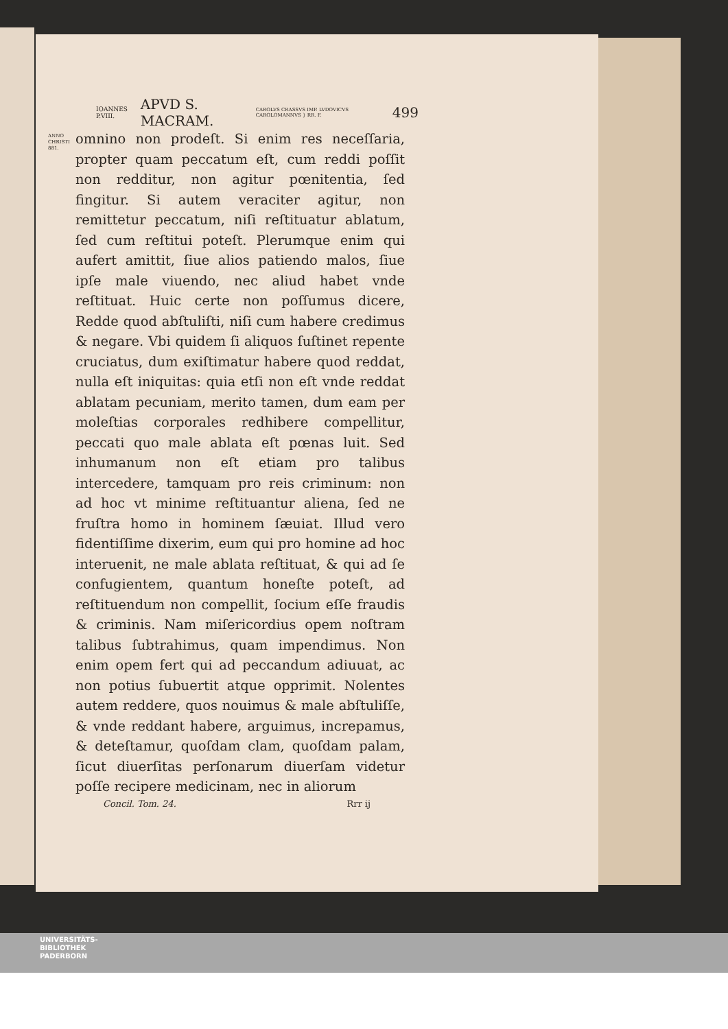IOANNES P.VIII. APVD S. MACRAM. CAROLVS CRASSVS IMP. LVDOVICVS CAROLOMANNVS } RR. F. 499
ANNO CHRISTI 881.
omnino non prodeſt. Si enim res neceſſaria, propter quam peccatum eſt, cum reddi poſſit non redditur, non agitur pœnitentia, ſed fingitur. Si autem veraciter agitur, non remittetur peccatum, niſi reſtituatur ablatum, ſed cum reſtitui poteſt. Plerumque enim qui aufert amittit, ſiue alios patiendo malos, ſiue ipſe male viuendo, nec aliud habet vnde reſtituat. Huic certe non poſſumus dicere, Redde quod abſtuliſti, niſi cum habere credimus & negare. Vbi quidem ſi aliquos ſuſtinet repente cruciatus, dum exiſtimatur habere quod reddat, nulla eſt iniquitas: quia etſi non eſt vnde reddat ablatam pecuniam, merito tamen, dum eam per moleſtias corporales redhibere compellitur, peccati quo male ablata eſt pœnas luit. Sed inhumanum non eſt etiam pro talibus intercedere, tamquam pro reis criminum: non ad hoc vt minime reſtituantur aliena, ſed ne fruſtra homo in hominem ſæuiat. Illud vero fidentiſſime dixerim, eum qui pro homine ad hoc interuenit, ne male ablata reſtituat, & qui ad ſe confugientem, quantum honeſte poteſt, ad reſtituendum non compellit, ſocium eſſe fraudis & criminis. Nam miſericordius opem noſtram talibus ſubtrahimus, quam impendimus. Non enim opem fert qui ad peccandum adiuuat, ac non potius ſubuertit atque opprimit. Nolentes autem reddere, quos nouimus & male abſtuliſſe, & vnde reddant habere, arguimus, increpamus, & deteſtamur, quoſdam clam, quoſdam palam, ſicut diuerſitas perſonarum diuerſam videtur poſſe recipere medicinam, nec in aliorum
Concil. Tom. 24. Rrr ij
UNIVERSITÄTS-
BIBLIOTHEK
PADERBORN